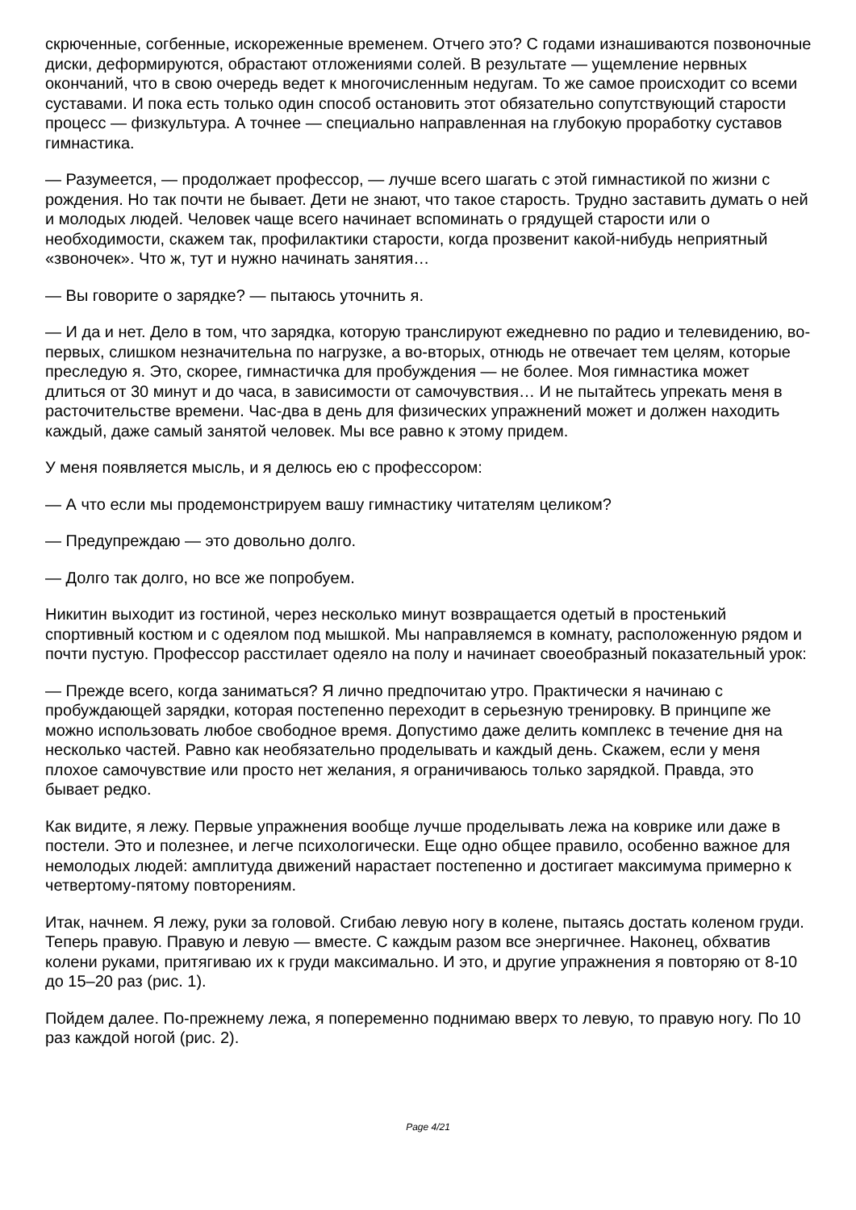скрюченные, согбенные, искореженные временем. Отчего это? С годами изнашиваются позвоночные диски, деформируются, обрастают отложениями солей. В результате — ущемление нервных окончаний, что в свою очередь ведет к многочисленным недугам. То же самое происходит со всеми суставами. И пока есть только один способ остановить этот обязательно сопутствующий старости процесс — физкультура. А точнее — специально направленная на глубокую проработку суставов гимнастика.
— Разумеется, — продолжает профессор, — лучше всего шагать с этой гимнастикой по жизни с рождения. Но так почти не бывает. Дети не знают, что такое старость. Трудно заставить думать о ней и молодых людей. Человек чаще всего начинает вспоминать о грядущей старости или о необходимости, скажем так, профилактики старости, когда прозвенит какой-нибудь неприятный «звоночек». Что ж, тут и нужно начинать занятия…
— Вы говорите о зарядке? — пытаюсь уточнить я.
— И да и нет. Дело в том, что зарядка, которую транслируют ежедневно по радио и телевидению, во-первых, слишком незначительна по нагрузке, а во-вторых, отнюдь не отвечает тем целям, которые преследую я. Это, скорее, гимнастичка для пробуждения — не более. Моя гимнастика может длиться от 30 минут и до часа, в зависимости от самочувствия… И не пытайтесь упрекать меня в расточительстве времени. Час-два в день для физических упражнений может и должен находить каждый, даже самый занятой человек. Мы все равно к этому придем.
У меня появляется мысль, и я делюсь ею с профессором:
— А что если мы продемонстрируем вашу гимнастику читателям целиком?
— Предупреждаю — это довольно долго.
— Долго так долго, но все же попробуем.
Никитин выходит из гостиной, через несколько минут возвращается одетый в простенький спортивный костюм и с одеялом под мышкой. Мы направляемся в комнату, расположенную рядом и почти пустую. Профессор расстилает одеяло на полу и начинает своеобразный показательный урок:
— Прежде всего, когда заниматься? Я лично предпочитаю утро. Практически я начинаю с пробуждающей зарядки, которая постепенно переходит в серьезную тренировку. В принципе же можно использовать любое свободное время. Допустимо даже делить комплекс в течение дня на несколько частей. Равно как необязательно проделывать и каждый день. Скажем, если у меня плохое самочувствие или просто нет желания, я ограничиваюсь только зарядкой. Правда, это бывает редко.
Как видите, я лежу. Первые упражнения вообще лучше проделывать лежа на коврике или даже в постели. Это и полезнее, и легче психологически. Еще одно общее правило, особенно важное для немолодых людей: амплитуда движений нарастает постепенно и достигает максимума примерно к четвертому-пятому повторениям.
Итак, начнем. Я лежу, руки за головой. Сгибаю левую ногу в колене, пытаясь достать коленом груди. Теперь правую. Правую и левую — вместе. С каждым разом все энергичнее. Наконец, обхватив колени руками, притягиваю их к груди максимально. И это, и другие упражнения я повторяю от 8-10 до 15–20 раз (рис. 1).
Пойдем далее. По-прежнему лежа, я попеременно поднимаю вверх то левую, то правую ногу. По 10 раз каждой ногой (рис. 2).
Page 4/21